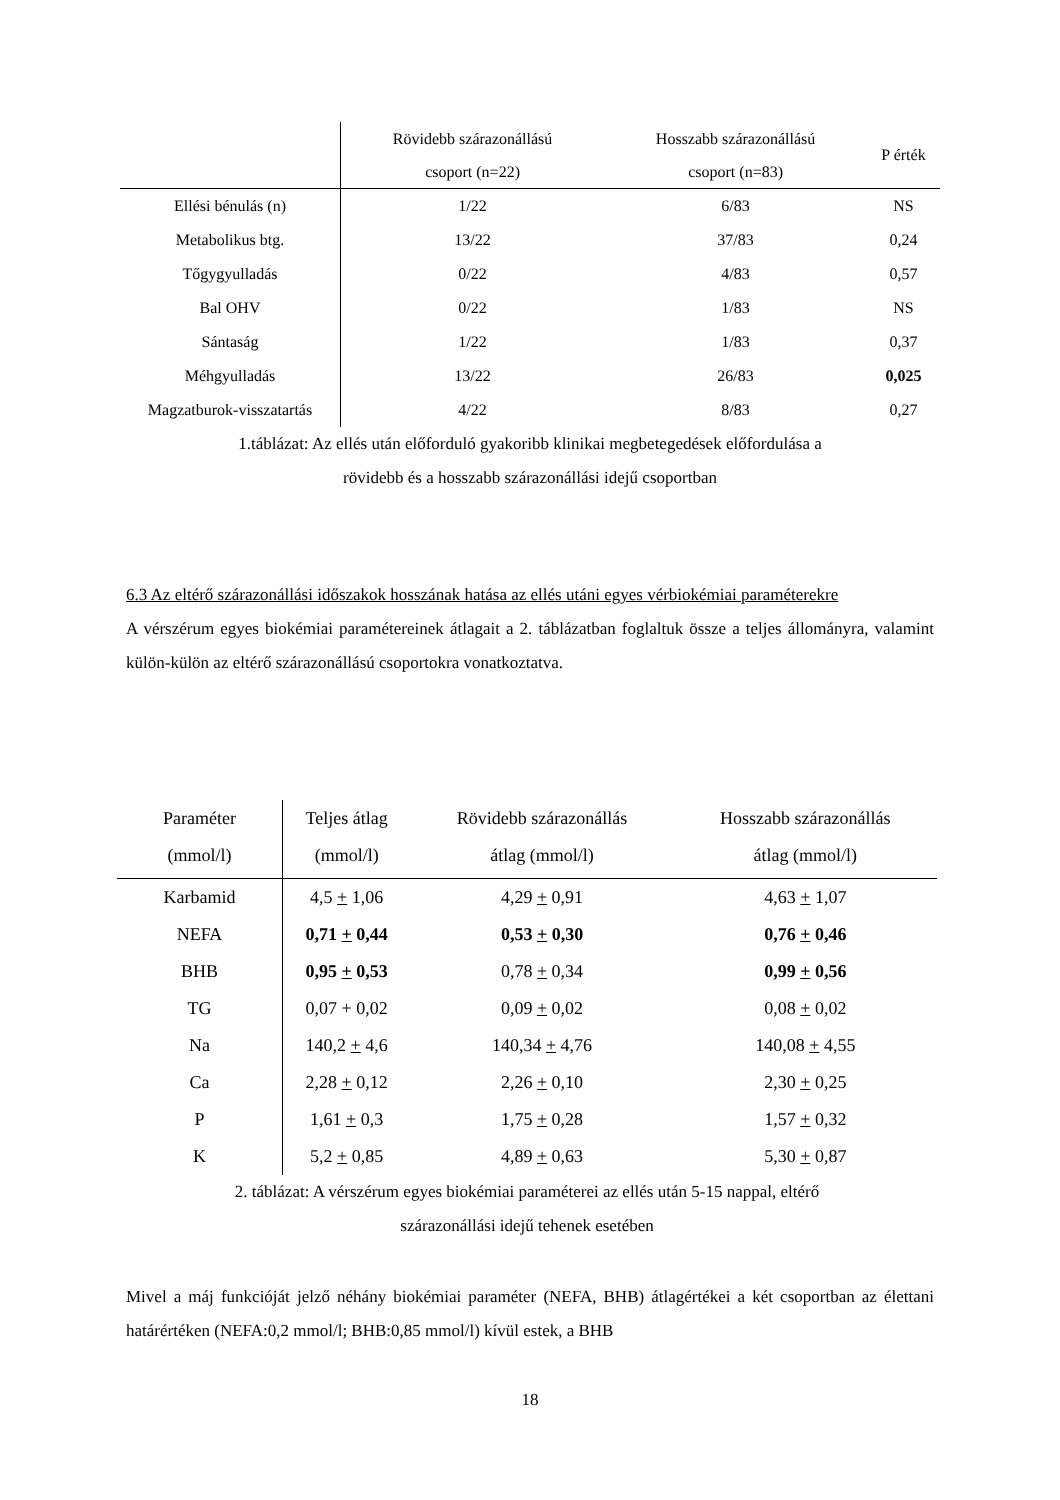| | Rövidebb szárazonállású csoport (n=22) | Hosszabb szárazonállású csoport (n=83) | P érték |
| --- | --- | --- | --- |
| Ellési bénulás (n) | 1/22 | 6/83 | NS |
| Metabolikus btg. | 13/22 | 37/83 | 0,24 |
| Tőgygyulladás | 0/22 | 4/83 | 0,57 |
| Bal OHV | 0/22 | 1/83 | NS |
| Sántaság | 1/22 | 1/83 | 0,37 |
| Méhgyulladás | 13/22 | 26/83 | 0,025 |
| Magzatburok-visszatartás | 4/22 | 8/83 | 0,27 |
1.táblázat: Az ellés után előforduló gyakoribb klinikai megbetegedések előfordulása a
rövidebb és a hosszabb szárazonállási idejű csoportban
6.3 Az eltérő szárazonállási időszakok hosszának hatása az ellés utáni egyes vérbiokémiai paraméterekre
A vérszérum egyes biokémiai paramétereinek átlagait a 2. táblázatban foglaltuk össze a teljes állományra, valamint külön-külön az eltérő szárazonállású csoportokra vonatkoztatva.
| Paraméter (mmol/l) | Teljes átlag (mmol/l) | Rövidebb szárazonállás átlag (mmol/l) | Hosszabb szárazonállás átlag (mmol/l) |
| --- | --- | --- | --- |
| Karbamid | 4,5 + 1,06 | 4,29 + 0,91 | 4,63 + 1,07 |
| NEFA | 0,71 + 0,44 | 0,53 + 0,30 | 0,76 + 0,46 |
| BHB | 0,95 + 0,53 | 0,78 + 0,34 | 0,99 + 0,56 |
| TG | 0,07 + 0,02 | 0,09 + 0,02 | 0,08 + 0,02 |
| Na | 140,2 + 4,6 | 140,34 + 4,76 | 140,08 + 4,55 |
| Ca | 2,28 + 0,12 | 2,26 + 0,10 | 2,30 + 0,25 |
| P | 1,61 + 0,3 | 1,75 + 0,28 | 1,57 + 0,32 |
| K | 5,2 + 0,85 | 4,89 + 0,63 | 5,30 + 0,87 |
2. táblázat: A vérszérum egyes biokémiai paraméterei az ellés után 5-15 nappal, eltérő
szárazonállási idejű tehenek esetében
Mivel a máj funkcióját jelző néhány biokémiai paraméter (NEFA, BHB) átlagértékei a két csoportban az élettani határértéken (NEFA:0,2 mmol/l; BHB:0,85 mmol/l) kívül estek, a BHB
18